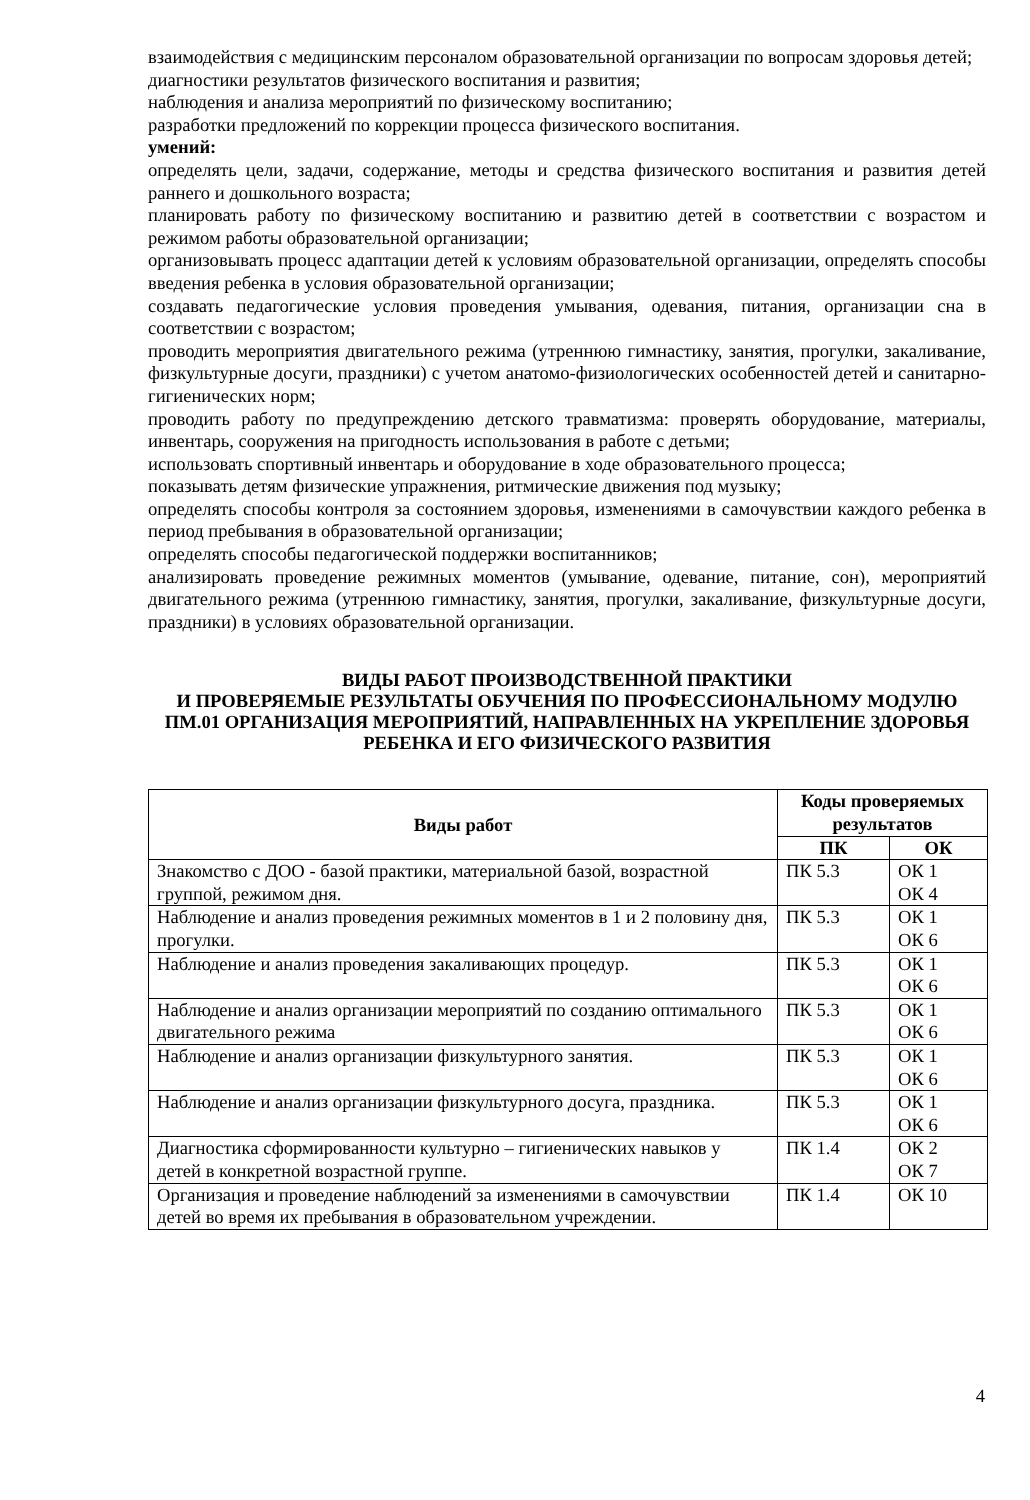взаимодействия с медицинским персоналом образовательной организации по вопросам здоровья детей;
диагностики результатов физического воспитания и развития;
наблюдения и анализа мероприятий по физическому воспитанию;
разработки предложений по коррекции процесса физического воспитания.
умений:
определять цели, задачи, содержание, методы и средства физического воспитания и развития детей раннего и дошкольного возраста;
планировать работу по физическому воспитанию и развитию детей в соответствии с возрастом и режимом работы образовательной организации;
организовывать процесс адаптации детей к условиям образовательной организации, определять способы введения ребенка в условия образовательной организации;
создавать педагогические условия проведения умывания, одевания, питания, организации сна в соответствии с возрастом;
проводить мероприятия двигательного режима (утреннюю гимнастику, занятия, прогулки, закаливание, физкультурные досуги, праздники) с учетом анатомо-физиологических особенностей детей и санитарно-гигиенических норм;
проводить работу по предупреждению детского травматизма: проверять оборудование, материалы, инвентарь, сооружения на пригодность использования в работе с детьми;
использовать спортивный инвентарь и оборудование в ходе образовательного процесса;
показывать детям физические упражнения, ритмические движения под музыку;
определять способы контроля за состоянием здоровья, изменениями в самочувствии каждого ребенка в период пребывания в образовательной организации;
определять способы педагогической поддержки воспитанников;
анализировать проведение режимных моментов (умывание, одевание, питание, сон), мероприятий двигательного режима (утреннюю гимнастику, занятия, прогулки, закаливание, физкультурные досуги, праздники) в условиях образовательной организации.
ВИДЫ РАБОТ ПРОИЗВОДСТВЕННОЙ ПРАКТИКИ
И ПРОВЕРЯЕМЫЕ РЕЗУЛЬТАТЫ ОБУЧЕНИЯ ПО ПРОФЕССИОНАЛЬНОМУ МОДУЛЮ
ПМ.01 ОРГАНИЗАЦИЯ МЕРОПРИЯТИЙ, НАПРАВЛЕННЫХ НА УКРЕПЛЕНИЕ ЗДОРОВЬЯ РЕБЕНКА И ЕГО ФИЗИЧЕСКОГО РАЗВИТИЯ
| Виды работ | Коды проверяемых результатов | |
| --- | --- | --- |
| | ПК | ОК |
| Знакомство с ДОО - базой практики, материальной базой, возрастной группой, режимом дня. | ПК 5.3 | ОК 1 ОК 4 |
| Наблюдение и анализ проведения режимных моментов в 1 и 2 половину дня, прогулки. | ПК 5.3 | ОК 1 ОК 6 |
| Наблюдение и анализ проведения закаливающих процедур. | ПК 5.3 | ОК 1 ОК 6 |
| Наблюдение и анализ организации мероприятий по созданию оптимального двигательного режима | ПК 5.3 | ОК 1 ОК 6 |
| Наблюдение и анализ организации физкультурного занятия. | ПК 5.3 | ОК 1 ОК 6 |
| Наблюдение и анализ организации физкультурного досуга, праздника. | ПК 5.3 | ОК 1 ОК 6 |
| Диагностика сформированности культурно – гигиенических навыков у детей в конкретной возрастной группе. | ПК 1.4 | ОК 2 ОК 7 |
| Организация и проведение наблюдений за изменениями в самочувствии детей во время их пребывания в образовательном учреждении. | ПК 1.4 | ОК 10 |
4